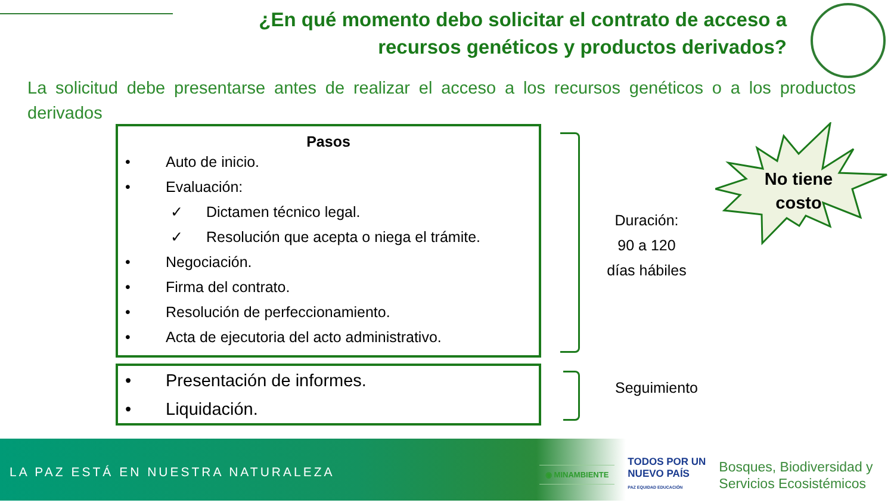¿En qué momento debo solicitar el contrato de acceso a recursos genéticos y productos derivados?
La solicitud debe presentarse antes de realizar el acceso a los recursos genéticos o a los productos derivados
Pasos
• Auto de inicio.
• Evaluación:
✓ Dictamen técnico legal.
✓ Resolución que acepta o niega el trámite.
• Negociación.
• Firma del contrato.
• Resolución de perfeccionamiento.
• Acta de ejecutoria del acto administrativo.
• Presentación de informes.
• Liquidación.
Duración:
90 a 120
días hábiles
Seguimiento
No tiene costo
LA PAZ ESTÁ EN NUESTRA NATURALEZA
◉ MINAMBIENTE
TODOS POR UN
NUEVO PAÍS
PAZ EQUIDAD EDUCACIÓN
Bosques, Biodiversidad y
Servicios Ecosistémicos